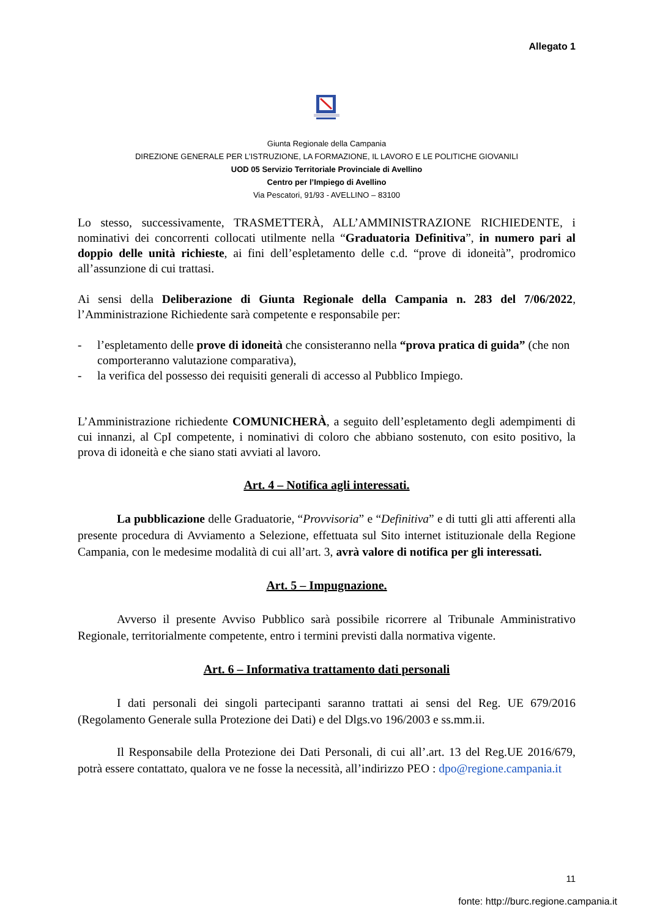Allegato 1
Giunta Regionale della Campania
DIREZIONE GENERALE PER L’ISTRUZIONE, LA FORMAZIONE, IL LAVORO E LE POLITICHE GIOVANILI
UOD 05 Servizio Territoriale Provinciale di Avellino
Centro per l’Impiego di Avellino
Via Pescatori, 91/93 - AVELLINO – 83100
Lo stesso, successivamente, TRASMETTERÀ, ALL’AMMINISTRAZIONE RICHIEDENTE, i nominativi dei concorrenti collocati utilmente nella “Graduatoria Definitiva”, in numero pari al doppio delle unità richieste, ai fini dell’espletamento delle c.d. “prove di idoneità”, prodromico all’assunzione di cui trattasi.
Ai sensi della Deliberazione di Giunta Regionale della Campania n. 283 del 7/06/2022, l’Amministrazione Richiedente sarà competente e responsabile per:
- l’espletamento delle prove di idoneità che consisteranno nella “prova pratica di guida” (che non comporteranno valutazione comparativa),
- la verifica del possesso dei requisiti generali di accesso al Pubblico Impiego.
L’Amministrazione richiedente COMUNICHERÀ, a seguito dell’espletamento degli adempimenti di cui innanzi, al CpI competente, i nominativi di coloro che abbiano sostenuto, con esito positivo, la prova di idoneità e che siano stati avviati al lavoro.
Art. 4 – Notifica agli interessati.
La pubblicazione delle Graduatorie, “Provvisoria” e “Definitiva” e di tutti gli atti afferenti alla presente procedura di Avviamento a Selezione, effettuata sul Sito internet istituzionale della Regione Campania, con le medesime modalità di cui all’art. 3, avrà valore di notifica per gli interessati.
Art. 5 – Impugnazione.
Avverso il presente Avviso Pubblico sarà possibile ricorrere al Tribunale Amministrativo Regionale, territorialmente competente, entro i termini previsti dalla normativa vigente.
Art. 6 – Informativa trattamento dati personali
I dati personali dei singoli partecipanti saranno trattati ai sensi del Reg. UE 679/2016 (Regolamento Generale sulla Protezione dei Dati) e del Dlgs.vo 196/2003 e ss.mm.ii.
Il Responsabile della Protezione dei Dati Personali, di cui all’.art. 13 del Reg.UE 2016/679, potrà essere contattato, qualora ve ne fosse la necessità, all’indirizzo PEO : dpo@regione.campania.it
11
fonte: http://burc.regione.campania.it